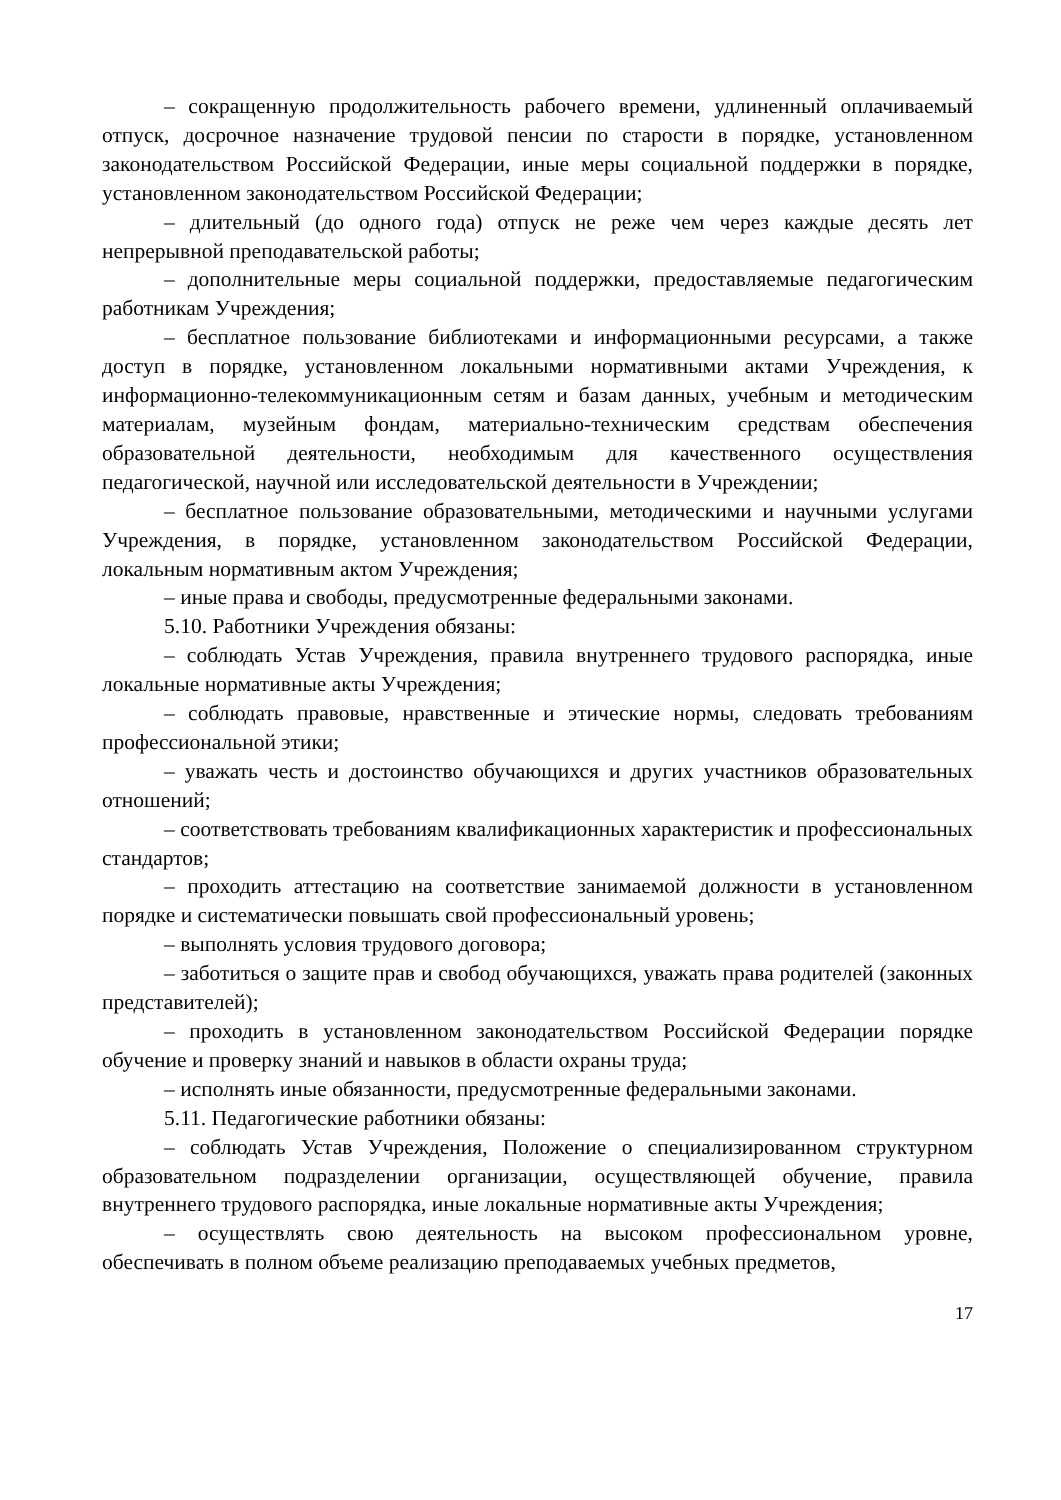– сокращенную продолжительность рабочего времени, удлиненный оплачиваемый отпуск, досрочное назначение трудовой пенсии по старости в порядке, установленном законодательством Российской Федерации, иные меры социальной поддержки в порядке, установленном законодательством Российской Федерации;
– длительный (до одного года) отпуск не реже чем через каждые десять лет непрерывной преподавательской работы;
– дополнительные меры социальной поддержки, предоставляемые педагогическим работникам Учреждения;
– бесплатное пользование библиотеками и информационными ресурсами, а также доступ в порядке, установленном локальными нормативными актами Учреждения, к информационно-телекоммуникационным сетям и базам данных, учебным и методическим материалам, музейным фондам, материально-техническим средствам обеспечения образовательной деятельности, необходимым для качественного осуществления педагогической, научной или исследовательской деятельности в Учреждении;
– бесплатное пользование образовательными, методическими и научными услугами Учреждения, в порядке, установленном законодательством Российской Федерации, локальным нормативным актом Учреждения;
– иные права и свободы, предусмотренные федеральными законами.
5.10. Работники Учреждения обязаны:
– соблюдать Устав Учреждения, правила внутреннего трудового распорядка, иные локальные нормативные акты Учреждения;
– соблюдать правовые, нравственные и этические нормы, следовать требованиям профессиональной этики;
– уважать честь и достоинство обучающихся и других участников образовательных отношений;
– соответствовать требованиям квалификационных характеристик и профессиональных стандартов;
– проходить аттестацию на соответствие занимаемой должности в установленном порядке и систематически повышать свой профессиональный уровень;
– выполнять условия трудового договора;
– заботиться о защите прав и свобод обучающихся, уважать права родителей (законных представителей);
– проходить в установленном законодательством Российской Федерации порядке обучение и проверку знаний и навыков в области охраны труда;
– исполнять иные обязанности, предусмотренные федеральными законами.
5.11. Педагогические работники обязаны:
– соблюдать Устав Учреждения, Положение о специализированном структурном образовательном подразделении организации, осуществляющей обучение, правила внутреннего трудового распорядка, иные локальные нормативные акты Учреждения;
– осуществлять свою деятельность на высоком профессиональном уровне, обеспечивать в полном объеме реализацию преподаваемых учебных предметов,
17